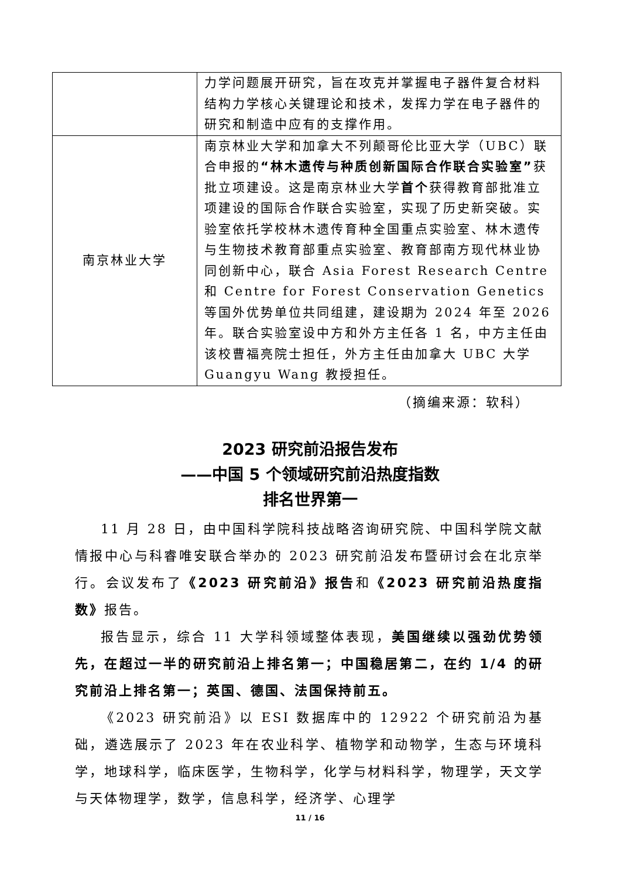| | 力学问题展开研究，旨在攻克并掌握电子器件复合材料结构力学核心关键理论和技术，发挥力学在电子器件的研究和制造中应有的支撑作用。 |
| 南京林业大学 | 南京林业大学和加拿大不列颠哥伦比亚大学（UBC）联合申报的 “林木遗传与种质创新国际合作联合实验室” 获批立项建设。这是南京林业大学 首个 获得教育部批准立项建设的国际合作联合实验室，实现了历史新突破。实验室依托学校林木遗传育种全国重点实验室、林木遗传与生物技术教育部重点实验室、教育部南方现代林业协同创新中心，联合 Asia Forest Research Centre 和 Centre for Forest Conservation Genetics 等国外优势单位共同组建，建设期为 2024 年至 2026 年。联合实验室设中方和外方主任各 1 名，中方主任由该校曹福亮院士担任，外方主任由加拿大 UBC 大学 Guangyu Wang 教授担任。 |
（摘编来源：软科）
2023 研究前沿报告发布
——中国 5 个领域研究前沿热度指数
排名世界第一
11 月 28 日，由中国科学院科技战略咨询研究院、中国科学院文献情报中心与科睿唯安联合举办的 2023 研究前沿发布暨研讨会在北京举行。会议发布了《2023 研究前沿》报告和《2023 研究前沿热度指数》报告。
报告显示，综合 11 大学科领域整体表现，美国继续以强劲优势领先，在超过一半的研究前沿上排名第一；中国稳居第二，在约 1/4 的研究前沿上排名第一；英国、德国、法国保持前五。
《2023 研究前沿》以 ESI 数据库中的 12922 个研究前沿为基础，遴选展示了 2023 年在农业科学、植物学和动物学，生态与环境科学，地球科学，临床医学，生物科学，化学与材料科学，物理学，天文学与天体物理学，数学，信息科学，经济学、心理学
11 / 16